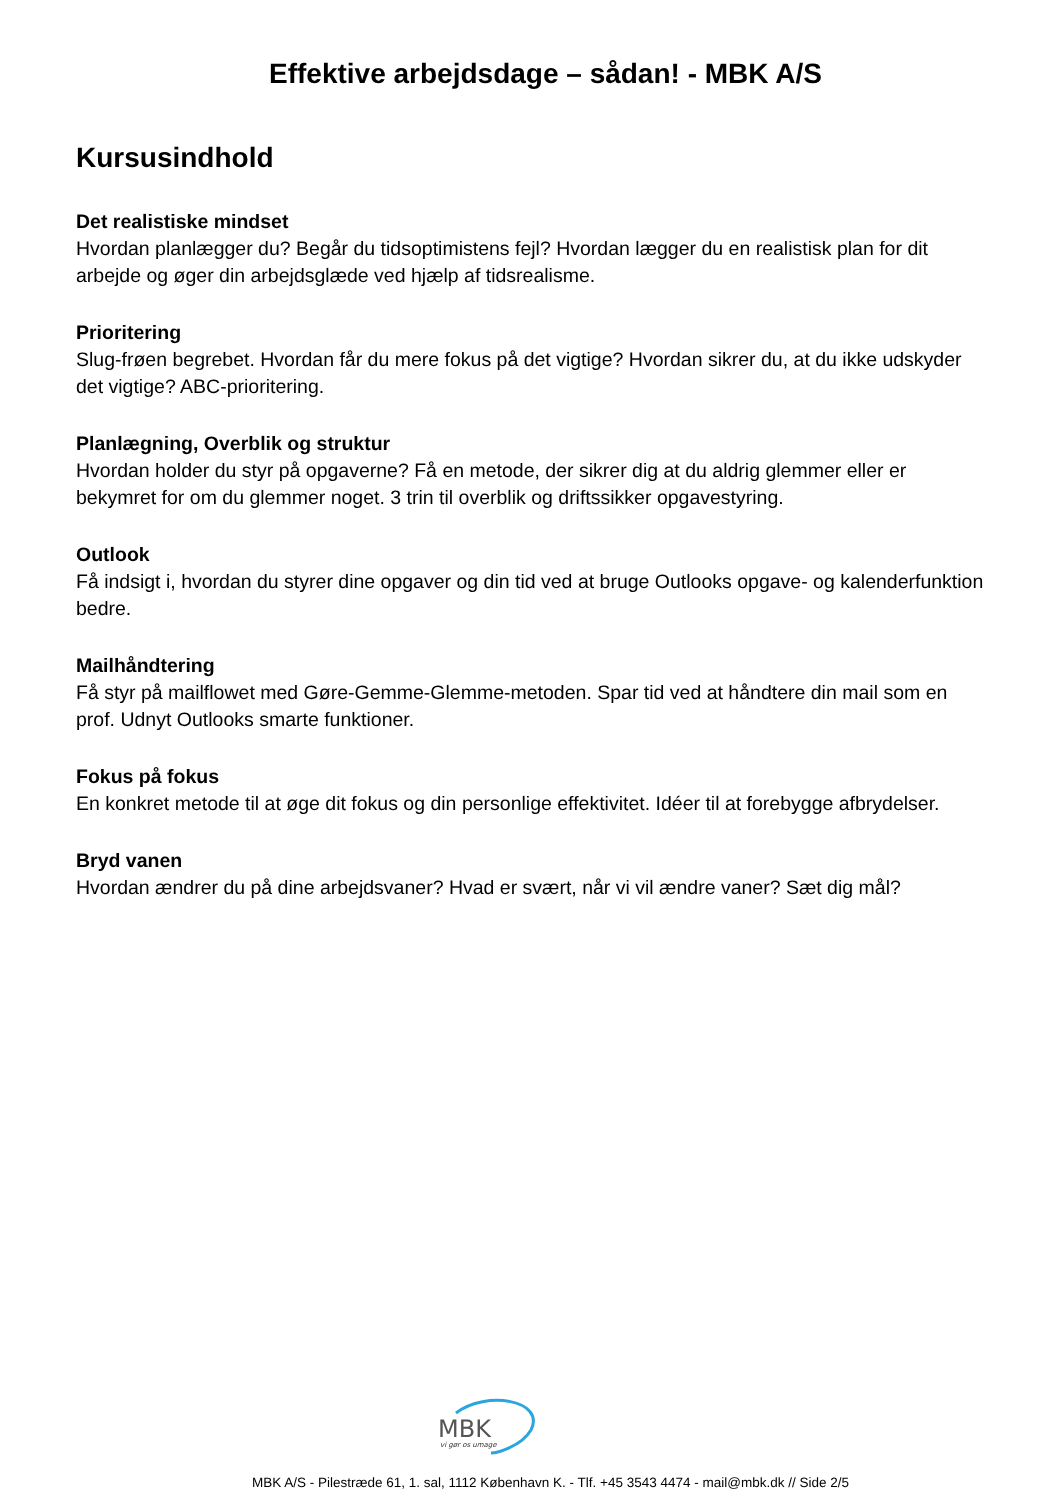Effektive arbejdsdage – sådan! - MBK A/S
Kursusindhold
Det realistiske mindset
Hvordan planlægger du? Begår du tidsoptimistens fejl? Hvordan lægger du en realistisk plan for dit arbejde og øger din arbejdsglæde ved hjælp af tidsrealisme.
Prioritering
Slug-frøen begrebet. Hvordan får du mere fokus på det vigtige? Hvordan sikrer du, at du ikke udskyder det vigtige? ABC-prioritering.
Planlægning, Overblik og struktur
Hvordan holder du styr på opgaverne? Få en metode, der sikrer dig at du aldrig glemmer eller er bekymret for om du glemmer noget. 3 trin til overblik og driftssikker opgavestyring.
Outlook
Få indsigt i, hvordan du styrer dine opgaver og din tid ved at bruge Outlooks opgave- og kalenderfunktion bedre.
Mailhåndtering
Få styr på mailflowet med Gøre-Gemme-Glemme-metoden. Spar tid ved at håndtere din mail som en prof. Udnyt Outlooks smarte funktioner.
Fokus på fokus
En konkret metode til at øge dit fokus og din personlige effektivitet. Idéer til at forebygge afbrydelser.
Bryd vanen
Hvordan ændrer du på dine arbejdsvaner? Hvad er svært, når vi vil ændre vaner? Sæt dig mål?
MBK
vi gør os umage
MBK A/S - Pilestræde 61, 1. sal, 1112 København K. - Tlf. +45 3543 4474 - mail@mbk.dk // Side 2/5